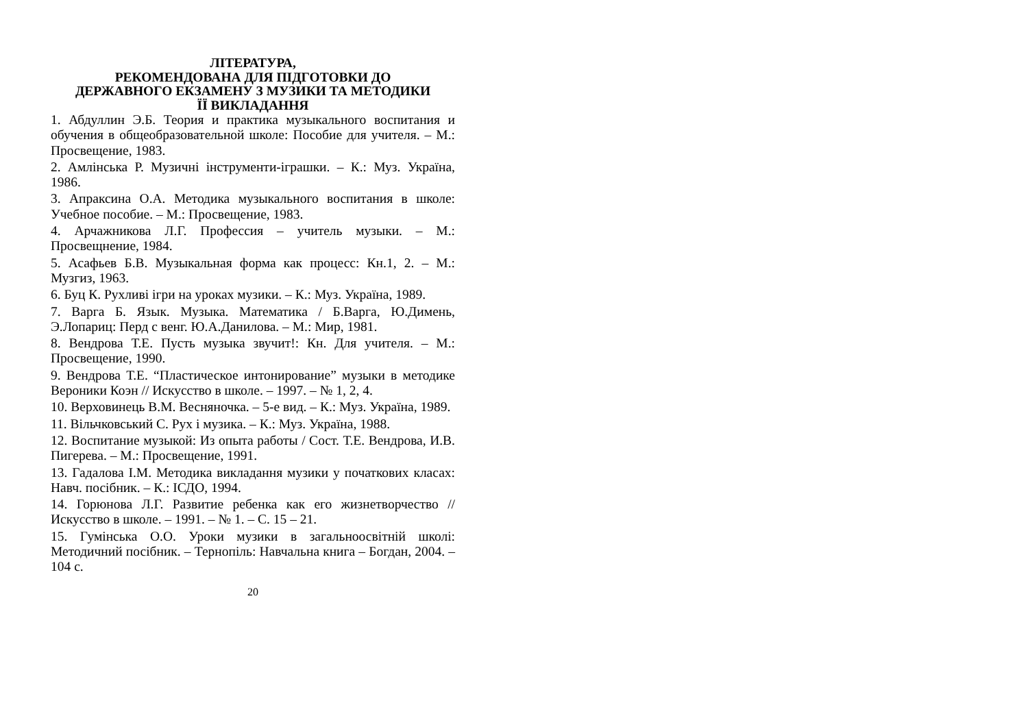ЛІТЕРАТУРА,
РЕКОМЕНДОВАНА ДЛЯ ПІДГОТОВКИ ДО
ДЕРЖАВНОГО ЕКЗАМЕНУ З МУЗИКИ ТА МЕТОДИКИ
ЇЇ ВИКЛАДАННЯ
1. Абдуллин Э.Б. Теория и практика музыкального воспитания и обучения в общеобразовательной школе: Пособие для учителя. – М.: Просвещение, 1983.
2. Амлінська Р. Музичні інструменти-іграшки. – К.: Муз. Україна, 1986.
3. Апраксина О.А. Методика музыкального воспитания в школе: Учебное пособие. – М.: Просвещение, 1983.
4. Арчажникова Л.Г. Профессия – учитель музыки. – М.: Просвещнение, 1984.
5. Асафьев Б.В. Музыкальная форма как процесс: Кн.1, 2. – М.: Музгиз, 1963.
6. Буц К. Рухливі ігри на уроках музики. – К.: Муз. Україна, 1989.
7. Варга Б. Язык. Музыка. Математика / Б.Варга, Ю.Димень, Э.Лопариц: Перд с венг. Ю.А.Данилова. – М.: Мир, 1981.
8. Вендрова Т.Е. Пусть музыка звучит!: Кн. Для учителя. – М.: Просвещение, 1990.
9. Вендрова Т.Е. “Пластическое интонирование” музыки в методике Вероники Коэн // Искусство в школе. – 1997. – № 1, 2, 4.
10. Верховинець В.М. Весняночка. – 5-е вид. – К.: Муз. Україна, 1989.
11. Вільчковський С. Рух і музика. – К.: Муз. Україна, 1988.
12. Воспитание музыкой: Из опыта работы / Сост. Т.Е. Вендрова, И.В. Пигерева. – М.: Просвещение, 1991.
13. Гадалова І.М. Методика викладання музики у початкових класах: Навч. посібник. – К.: ІСДО, 1994.
14. Горюнова Л.Г. Развитие ребенка как его жизнетворчество // Искусство в школе. – 1991. – № 1. – С. 15 – 21.
15. Гумінська О.О. Уроки музики в загальноосвітній школі: Методичний посібник. – Тернопіль: Навчальна книга – Богдан, 2004. – 104 с.
20